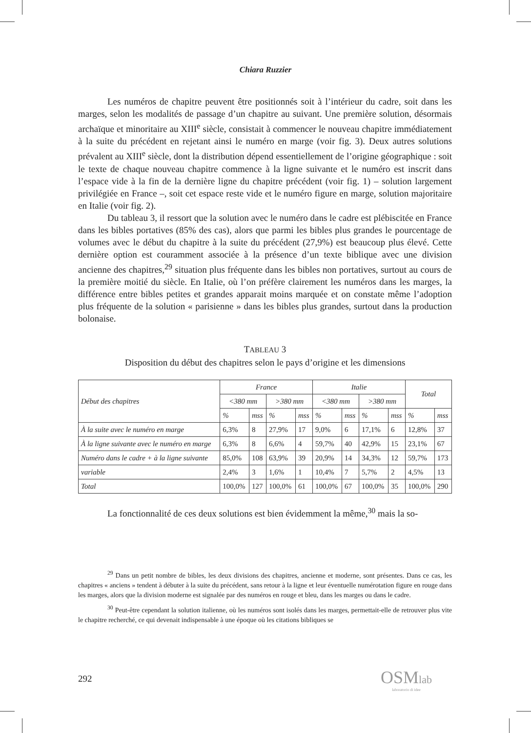Chiara Ruzzier
Les numéros de chapitre peuvent être positionnés soit à l’intérieur du cadre, soit dans les marges, selon les modalités de passage d’un chapitre au suivant. Une première solution, désormais archaïque et minoritaire au XIII<sup>e</sup> siècle, consistait à commencer le nouveau chapitre immédiatement à la suite du précédent en rejetant ainsi le numéro en marge (voir fig. 3). Deux autres solutions prévalent au XIII<sup>e</sup> siècle, dont la distribution dépend essentiellement de l’origine géographique : soit le texte de chaque nouveau chapitre commence à la ligne suivante et le numéro est inscrit dans l’espace vide à la fin de la dernière ligne du chapitre précédent (voir fig. 1) – solution largement privilégiée en France –, soit cet espace reste vide et le numéro figure en marge, solution majoritaire en Italie (voir fig. 2).
Du tableau 3, il ressort que la solution avec le numéro dans le cadre est plébiscitée en France dans les bibles portatives (85% des cas), alors que parmi les bibles plus grandes le pourcentage de volumes avec le début du chapitre à la suite du précédent (27,9%) est beaucoup plus élevé. Cette dernière option est couramment associée à la présence d’un texte biblique avec une division ancienne des chapitres,<sup>29</sup> situation plus fréquente dans les bibles non portatives, surtout au cours de la première moitié du siècle. En Italie, où l’on préfère clairement les numéros dans les marges, la différence entre bibles petites et grandes apparait moins marquée et on constate même l’adoption plus fréquente de la solution « parisienne » dans les bibles plus grandes, surtout dans la production bolonaise.
TABLEAU 3
Disposition du début des chapitres selon le pays d’origine et les dimensions
| Début des chapitres | France | | | | Italie | | | | Total | |
| --- | --- | --- | --- | --- | --- | --- | --- | --- | --- | --- |
| | <380 mm | | >380 mm | | <380 mm | | >380 mm | | | |
| | % | mss | % | mss | % | mss | % | mss | % | mss |
| À la suite avec le numéro en marge | 6,3% | 8 | 27,9% | 17 | 9,0% | 6 | 17,1% | 6 | 12,8% | 37 |
| À la ligne suivante avec le numéro en marge | 6,3% | 8 | 6,6% | 4 | 59,7% | 40 | 42,9% | 15 | 23,1% | 67 |
| Numéro dans le cadre + à la ligne suivante | 85,0% | 108 | 63,9% | 39 | 20,9% | 14 | 34,3% | 12 | 59,7% | 173 |
| variable | 2,4% | 3 | 1,6% | 1 | 10,4% | 7 | 5,7% | 2 | 4,5% | 13 |
| Total | 100,0% | 127 | 100,0% | 61 | 100,0% | 67 | 100,0% | 35 | 100,0% | 290 |
La fonctionnalité de ces deux solutions est bien évidemment la même,<sup>30</sup> mais la so-
<sup>29</sup> Dans un petit nombre de bibles, les deux divisions des chapitres, ancienne et moderne, sont présentes. Dans ce cas, les chapitres « anciens » tendent à débuter à la suite du précédent, sans retour à la ligne et leur éventuelle numérotation figure en rouge dans les marges, alors que la division moderne est signalée par des numéros en rouge et bleu, dans les marges ou dans le cadre.
<sup>30</sup> Peut-être cependant la solution italienne, où les numéros sont isolés dans les marges, permettait-elle de retrouver plus vite le chapitre recherché, ce qui devenait indispensable à une époque où les citations bibliques se
292
OSMlab
laboratorio di idee